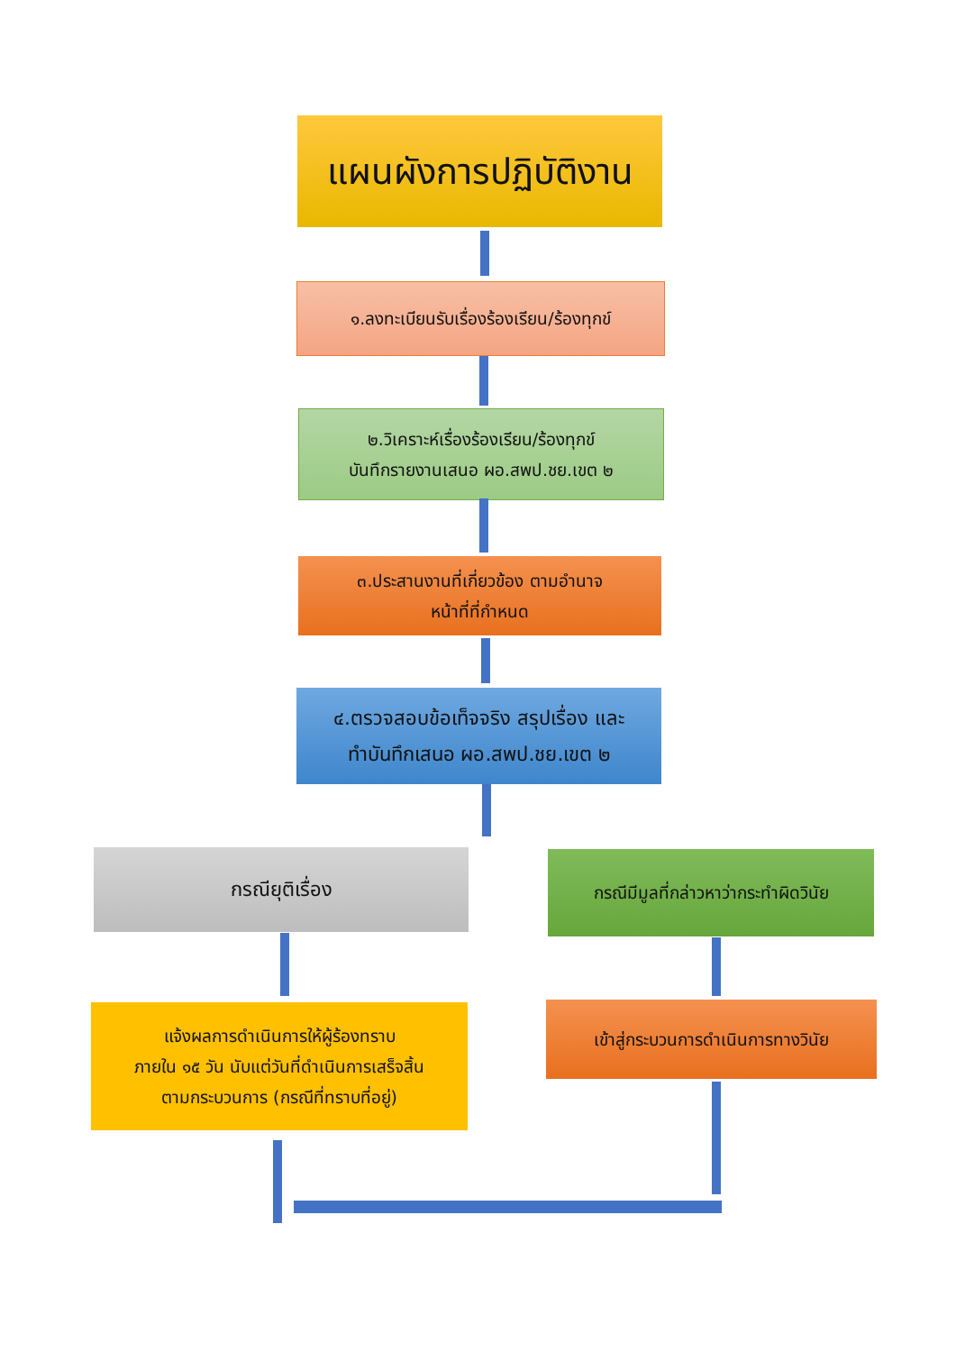แผนผังการปฏิบัติงาน
๑.ลงทะเบียนรับเรื่องร้องเรียน/ร้องทุกข์
๒.วิเคราะห์เรื่องร้องเรียน/ร้องทุกข์
บันทึกรายงานเสนอ ผอ.สพป.ชย.เขต ๒
๓.ประสานงานที่เกี่ยวข้อง ตามอำนาจ
หน้าที่ที่กำหนด
๔.ตรวจสอบข้อเท็จจริง สรุปเรื่อง และ
ทำบันทึกเสนอ ผอ.สพป.ชย.เขต ๒
กรณียุติเรื่อง
กรณีมีมูลที่กล่าวหาว่ากระทำผิดวินัย
แจ้งผลการดำเนินการให้ผู้ร้องทราบ
ภายใน ๑๕ วัน นับแต่วันที่ดำเนินการเสร็จสิ้น
ตามกระบวนการ (กรณีที่ทราบที่อยู่)
เข้าสู่กระบวนการดำเนินการทางวินัย